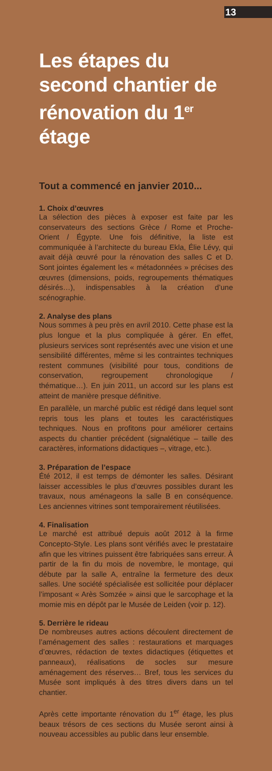13
Les étapes du second chantier de rénovation du 1<sup>er</sup> étage
Tout a commencé en janvier 2010...
1. Choix d’œuvres
La sélection des pièces à exposer est faite par les conservateurs des sections Grèce / Rome et Proche-Orient / Égypte. Une fois définitive, la liste est communiquée à l’architecte du bureau Ekla, Élie Lévy, qui avait déjà œuvré pour la rénovation des salles C et D. Sont jointes également les « métadonnées » précises des œuvres (dimensions, poids, regroupements thématiques désirés…), indispensables à la création d’une scénographie.
2. Analyse des plans
Nous sommes à peu près en avril 2010. Cette phase est la plus longue et la plus compliquée à gérer. En effet, plusieurs services sont représentés avec une vision et une sensibilité différentes, même si les contraintes techniques restent communes (visibilité pour tous, conditions de conservation, regroupement chronologique / thématique…). En juin 2011, un accord sur les plans est atteint de manière presque définitive.
En parallèle, un marché public est rédigé dans lequel sont repris tous les plans et toutes les caractéristiques techniques. Nous en profitons pour améliorer certains aspects du chantier précédent (signalétique – taille des caractères, informations didactiques –, vitrage, etc.).
3. Préparation de l’espace
Été 2012, il est temps de démonter les salles. Désirant laisser accessibles le plus d’œuvres possibles durant les travaux, nous aménageons la salle B en conséquence. Les anciennes vitrines sont temporairement réutilisées.
4. Finalisation
Le marché est attribué depuis août 2012 à la firme Concepto-Style. Les plans sont vérifiés avec le prestataire afin que les vitrines puissent être fabriquées sans erreur. À partir de la fin du mois de novembre, le montage, qui débute par la salle A, entraîne la fermeture des deux salles. Une société spécialisée est sollicitée pour déplacer l’imposant « Arès Somzée » ainsi que le sarcophage et la momie mis en dépôt par le Musée de Leiden (voir p. 12).
5. Derrière le rideau
De nombreuses autres actions découlent directement de l’aménagement des salles : restaurations et marquages d’œuvres, rédaction de textes didactiques (étiquettes et panneaux), réalisations de socles sur mesure aménagement des réserves… Bref, tous les services du Musée sont impliqués à des titres divers dans un tel chantier.
Après cette importante rénovation du 1<sup>er</sup> étage, les plus beaux trésors de ces sections du Musée seront ainsi à nouveau accessibles au public dans leur ensemble.